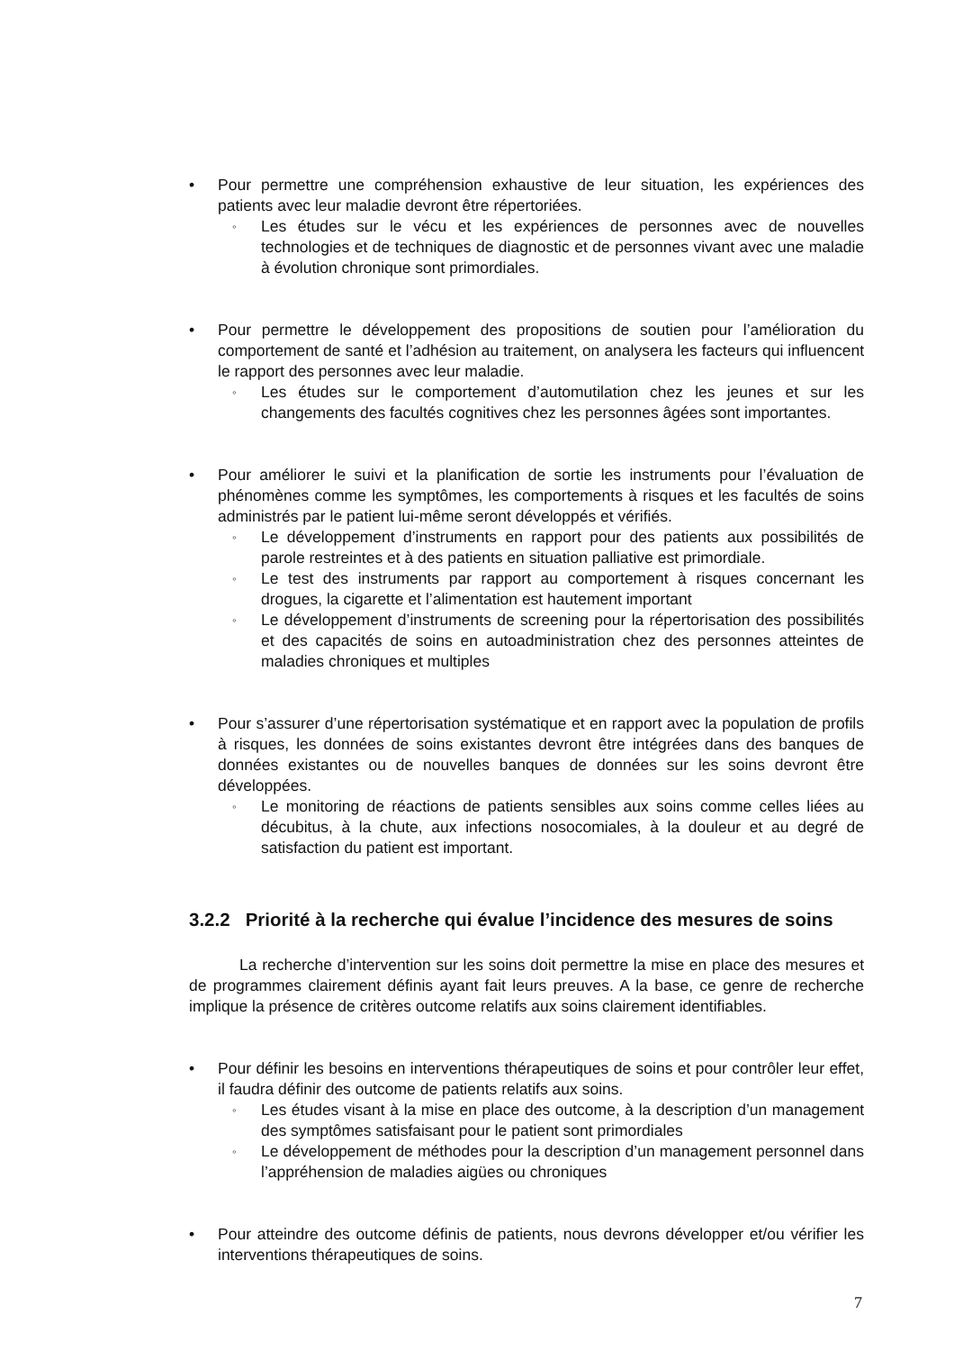• Pour permettre une compréhension exhaustive de leur situation, les expériences des patients avec leur maladie devront être répertoriées.
◦
Les études sur le vécu et les expériences de personnes avec de nouvelles technologies et de techniques de diagnostic et de personnes vivant avec une maladie à évolution chronique sont primordiales.
• Pour permettre le développement des propositions de soutien pour l’amélioration du comportement de santé et l’adhésion au traitement, on analysera les facteurs qui influencent le rapport des personnes avec leur maladie.
◦
Les études sur le comportement d’automutilation chez les jeunes et sur les changements des facultés cognitives chez les personnes âgées sont importantes.
• Pour améliorer le suivi et la planification de sortie les instruments pour l’évaluation de phénomènes comme les symptômes, les comportements à risques et les facultés de soins administrés par le patient lui-même seront développés et vérifiés.
◦
Le développement d’instruments en rapport pour des patients aux possibilités de parole restreintes et à des patients en situation palliative est primordiale.
◦
Le test des instruments par rapport au comportement à risques concernant les drogues, la cigarette et l’alimentation est hautement important
◦
Le développement d’instruments de screening pour la répertorisation des possibilités et des capacités de soins en autoadministration chez des personnes atteintes de maladies chroniques et multiples
• Pour s’assurer d’une répertorisation systématique et en rapport avec la population de profils à risques, les données de soins existantes devront être intégrées dans des banques de données existantes ou de nouvelles banques de données sur les soins devront être développées.
◦
Le monitoring de réactions de patients sensibles aux soins comme celles liées au décubitus, à la chute, aux infections nosocomiales, à la douleur et au degré de satisfaction du patient est important.
3.2.2 Priorité à la recherche qui évalue l’incidence des mesures de soins
La recherche d’intervention sur les soins doit permettre la mise en place des mesures et de programmes clairement définis ayant fait leurs preuves. A la base, ce genre de recherche implique la présence de critères outcome relatifs aux soins clairement identifiables.
• Pour définir les besoins en interventions thérapeutiques de soins et pour contrôler leur effet, il faudra définir des outcome de patients relatifs aux soins.
◦
Les études visant à la mise en place des outcome, à la description d’un management des symptômes satisfaisant pour le patient sont primordiales
◦
Le développement de méthodes pour la description d’un management personnel dans l’appréhension de maladies aigües ou chroniques
• Pour atteindre des outcome définis de patients, nous devrons développer et/ou vérifier les interventions thérapeutiques de soins.
7